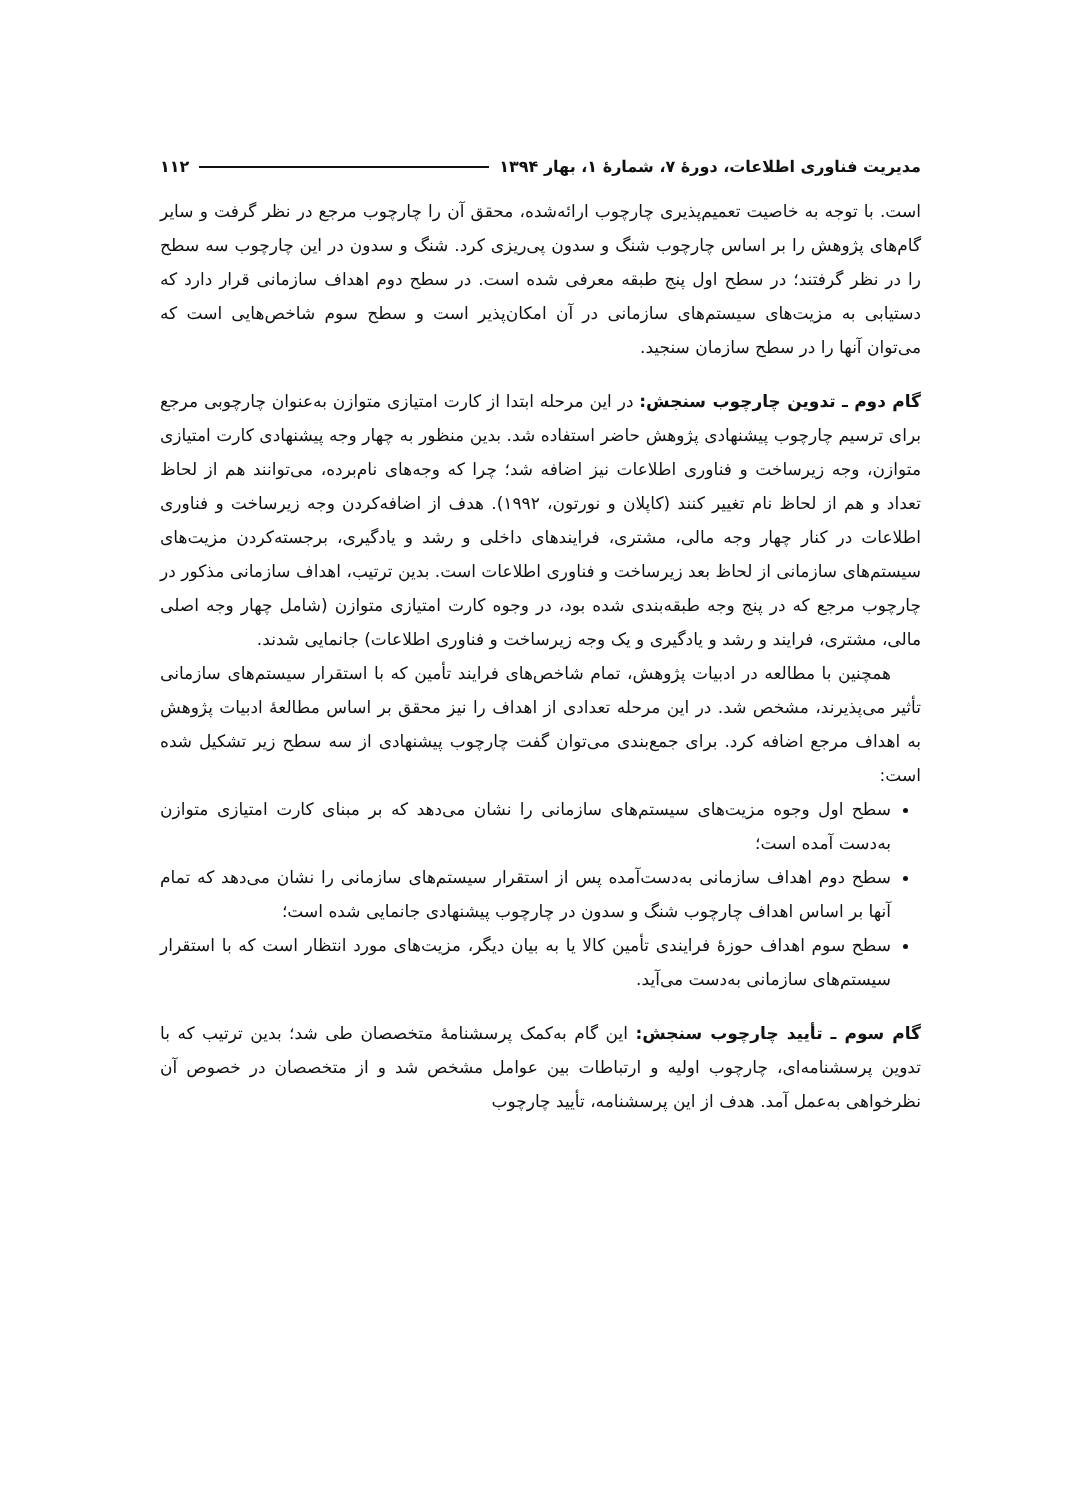مدیریت فناوری اطلاعات، دورهٔ ۷، شمارهٔ ۱، بهار ۱۳۹۴ ۱۱۲
است. با توجه به خاصیت تعمیم‌پذیری چارچوب ارائه‌شده، محقق آن را چارچوب مرجع در نظر گرفت و سایر گام‌های پژوهش را بر اساس چارچوب شنگ و سدون پی‌ریزی کرد. شنگ و سدون در این چارچوب سه سطح را در نظر گرفتند؛ در سطح اول پنج طبقه معرفی شده است. در سطح دوم اهداف سازمانی قرار دارد که دستیابی به مزیت‌های سیستم‌های سازمانی در آن امکان‌پذیر است و سطح سوم شاخص‌هایی است که می‌توان آنها را در سطح سازمان سنجید.
گام دوم ـ تدوین چارچوب سنجش: در این مرحله ابتدا از کارت امتیازی متوازن به‌عنوان چارچوبی مرجع برای ترسیم چارچوب پیشنهادی پژوهش حاضر استفاده شد. بدین منظور به چهار وجه پیشنهادی کارت امتیازی متوازن، وجه زیرساخت و فناوری اطلاعات نیز اضافه شد؛ چرا که وجه‌های نام‌برده، می‌توانند هم از لحاظ تعداد و هم از لحاظ نام تغییر کنند (کاپلان و نورتون، ۱۹۹۲). هدف از اضافه‌کردن وجه زیرساخت و فناوری اطلاعات در کنار چهار وجه مالی، مشتری، فرایندهای داخلی و رشد و یادگیری، برجسته‌کردن مزیت‌های سیستم‌های سازمانی از لحاظ بعد زیرساخت و فناوری اطلاعات است. بدین ترتیب، اهداف سازمانی مذکور در چارچوب مرجع که در پنج وجه طبقه‌بندی شده بود، در وجوه کارت امتیازی متوازن (شامل چهار وجه اصلی مالی، مشتری، فرایند و رشد و یادگیری و یک وجه زیرساخت و فناوری اطلاعات) جانمایی شدند.
همچنین با مطالعه در ادبیات پژوهش، تمام شاخص‌های فرایند تأمین که با استقرار سیستم‌های سازمانی تأثیر می‌پذیرند، مشخص شد. در این مرحله تعدادی از اهداف را نیز محقق بر اساس مطالعهٔ ادبیات پژوهش به اهداف مرجع اضافه کرد. برای جمع‌بندی می‌توان گفت چارچوب پیشنهادی از سه سطح زیر تشکیل شده است:
سطح اول وجوه مزیت‌های سیستم‌های سازمانی را نشان می‌دهد که بر مبنای کارت امتیازی متوازن به‌دست آمده است؛
سطح دوم اهداف سازمانی به‌دست‌آمده پس از استقرار سیستم‌های سازمانی را نشان می‌دهد که تمام آنها بر اساس اهداف چارچوب شنگ و سدون در چارچوب پیشنهادی جانمایی شده است؛
سطح سوم اهداف حوزهٔ فرایندی تأمین کالا یا به بیان دیگر، مزیت‌های مورد انتظار است که با استقرار سیستم‌های سازمانی به‌دست می‌آید.
گام سوم ـ تأیید چارچوب سنجش: این گام به‌کمک پرسشنامهٔ متخصصان طی شد؛ بدین ترتیب که با تدوین پرسشنامه‌ای، چارچوب اولیه و ارتباطات بین عوامل مشخص شد و از متخصصان در خصوص آن نظرخواهی به‌عمل آمد. هدف از این پرسشنامه، تأیید چارچوب